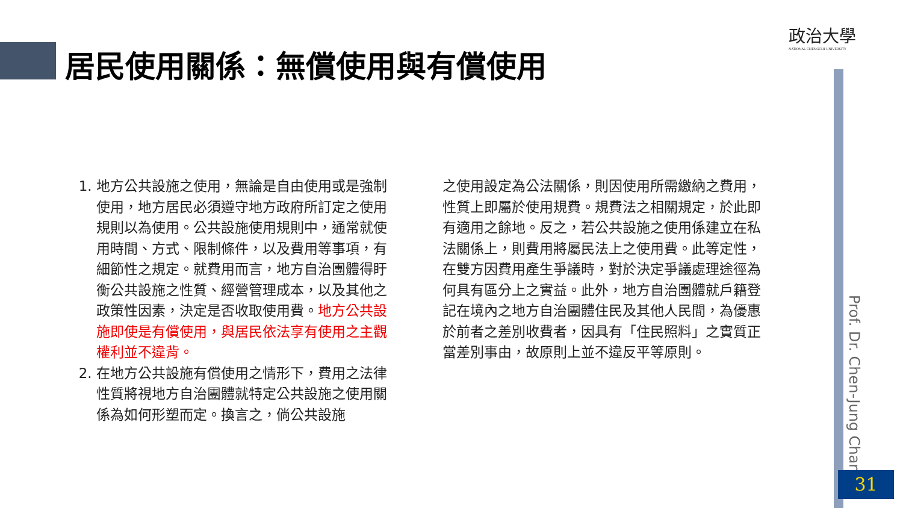政治大學
NATIONAL CHENGCHI UNIVERSITY
居民使用關係：無償使用與有償使用
1. 地方公共設施之使用，無論是自由使用或是強制使用，地方居民必須遵守地方政府所訂定之使用規則以為使用。公共設施使用規則中，通常就使用時間、方式、限制條件，以及費用等事項，有細節性之規定。就費用而言，地方自治團體得盱衡公共設施之性質、經營管理成本，以及其他之政策性因素，決定是否收取使用費。地方公共設施即使是有償使用，與居民依法享有使用之主觀權利並不違背。
2. 在地方公共設施有償使用之情形下，費用之法律性質將視地方自治團體就特定公共設施之使用關係為如何形塑而定。換言之，倘公共設施
之使用設定為公法關係，則因使用所需繳納之費用，性質上即屬於使用規費。規費法之相關規定，於此即有適用之餘地。反之，若公共設施之使用係建立在私法關係上，則費用將屬民法上之使用費。此等定性，在雙方因費用產生爭議時，對於決定爭議處理途徑為何具有區分上之實益。此外，地方自治團體就戶籍登記在境內之地方自治團體住民及其他人民間，為優惠於前者之差別收費者，因具有「住民照料」之實質正當差別事由，故原則上並不違反平等原則。
Prof. Dr. Chen-Jung Chan
31